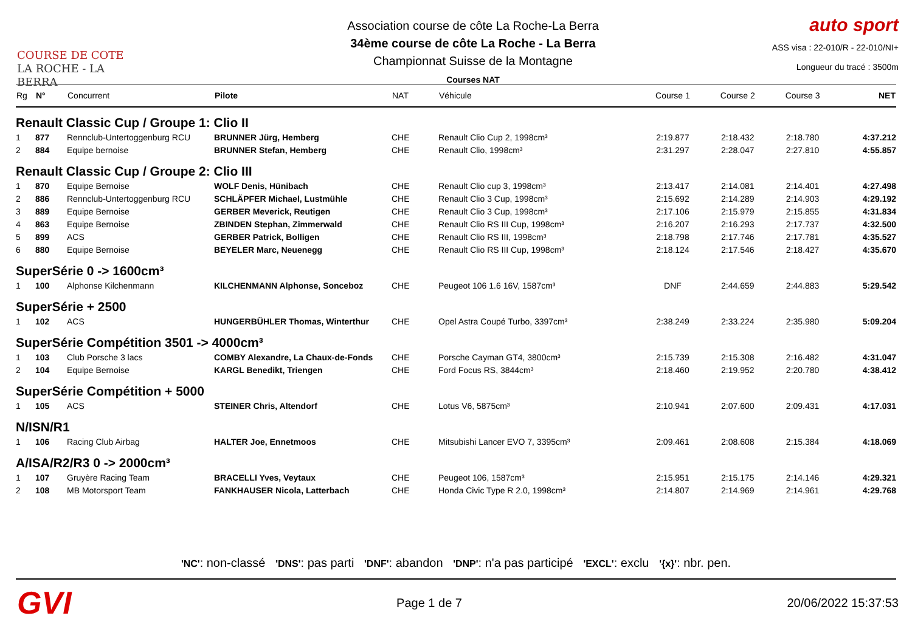COURSE DE COTE
LA ROCHE - LA BERRA
Association course de côte La Roche-La Berra
34ème course de côte La Roche - La Berra
Championnat Suisse de la Montagne
Courses NAT
auto sport
ASS visa : 22-010/R - 22-010/NI+
Longueur du tracé : 3500m
| Rg | N° | Concurrent | Pilote | NAT | Véhicule | Course 1 | Course 2 | Course 3 | NET |
| --- | --- | --- | --- | --- | --- | --- | --- | --- | --- |
| Renault Classic Cup / Groupe 1: Clio II | | | | | | | | | |
| 1 | 877 | Rennclub-Untertoggenburg RCU | BRUNNER Jürg, Hemberg | CHE | Renault Clio Cup 2, 1998cm³ | 2:19.877 | 2:18.432 | 2:18.780 | 4:37.212 |
| 2 | 884 | Equipe bernoise | BRUNNER Stefan, Hemberg | CHE | Renault Clio, 1998cm³ | 2:31.297 | 2:28.047 | 2:27.810 | 4:55.857 |
| Renault Classic Cup / Groupe 2: Clio III | | | | | | | | | |
| 1 | 870 | Equipe Bernoise | WOLF Denis, Hünibach | CHE | Renault Clio cup 3, 1998cm³ | 2:13.417 | 2:14.081 | 2:14.401 | 4:27.498 |
| 2 | 886 | Rennclub-Untertoggenburg RCU | SCHLÄPFER Michael, Lustmühle | CHE | Renault Clio 3 Cup, 1998cm³ | 2:15.692 | 2:14.289 | 2:14.903 | 4:29.192 |
| 3 | 889 | Equipe Bernoise | GERBER Meverick, Reutigen | CHE | Renault Clio 3 Cup, 1998cm³ | 2:17.106 | 2:15.979 | 2:15.855 | 4:31.834 |
| 4 | 863 | Equipe Bernoise | ZBINDEN Stephan, Zimmerwald | CHE | Renault Clio RS III Cup, 1998cm³ | 2:16.207 | 2:16.293 | 2:17.737 | 4:32.500 |
| 5 | 899 | ACS | GERBER Patrick, Bolligen | CHE | Renault Clio RS III, 1998cm³ | 2:18.798 | 2:17.746 | 2:17.781 | 4:35.527 |
| 6 | 880 | Equipe Bernoise | BEYELER Marc, Neuenegg | CHE | Renault Clio RS III Cup, 1998cm³ | 2:18.124 | 2:17.546 | 2:18.427 | 4:35.670 |
| SuperSérie 0 -> 1600cm³ | | | | | | | | | |
| 1 | 100 | Alphonse Kilchenmann | KILCHENMANN Alphonse, Sonceboz | CHE | Peugeot 106 1.6 16V, 1587cm³ | DNF | 2:44.659 | 2:44.883 | 5:29.542 |
| SuperSérie + 2500 | | | | | | | | | |
| 1 | 102 | ACS | HUNGERBÜHLER Thomas, Winterthur | CHE | Opel Astra Coupé Turbo, 3397cm³ | 2:38.249 | 2:33.224 | 2:35.980 | 5:09.204 |
| SuperSérie Compétition 3501 -> 4000cm³ | | | | | | | | | |
| 1 | 103 | Club Porsche 3 lacs | COMBY Alexandre, La Chaux-de-Fonds | CHE | Porsche Cayman GT4, 3800cm³ | 2:15.739 | 2:15.308 | 2:16.482 | 4:31.047 |
| 2 | 104 | Equipe Bernoise | KARGL Benedikt, Triengen | CHE | Ford Focus RS, 3844cm³ | 2:18.460 | 2:19.952 | 2:20.780 | 4:38.412 |
| SuperSérie Compétition + 5000 | | | | | | | | | |
| 1 | 105 | ACS | STEINER Chris, Altendorf | CHE | Lotus V6, 5875cm³ | 2:10.941 | 2:07.600 | 2:09.431 | 4:17.031 |
| N/ISN/R1 | | | | | | | | | |
| 1 | 106 | Racing Club Airbag | HALTER Joe, Ennetmoos | CHE | Mitsubishi Lancer EVO 7, 3395cm³ | 2:09.461 | 2:08.608 | 2:15.384 | 4:18.069 |
| A/ISA/R2/R3 0 -> 2000cm³ | | | | | | | | | |
| 1 | 107 | Gruyère Racing Team | BRACELLI Yves, Veytaux | CHE | Peugeot 106, 1587cm³ | 2:15.951 | 2:15.175 | 2:14.146 | 4:29.321 |
| 2 | 108 | MB Motorsport Team | FANKHAUSER Nicola, Latterbach | CHE | Honda Civic Type R 2.0, 1998cm³ | 2:14.807 | 2:14.969 | 2:14.961 | 4:29.768 |
'NC': non-classé 'DNS': pas parti 'DNF': abandon 'DNP': n'a pas participé 'EXCL': exclu '{x}': nbr. pen.
GVI Page 1 de 7 20/06/2022 15:37:53